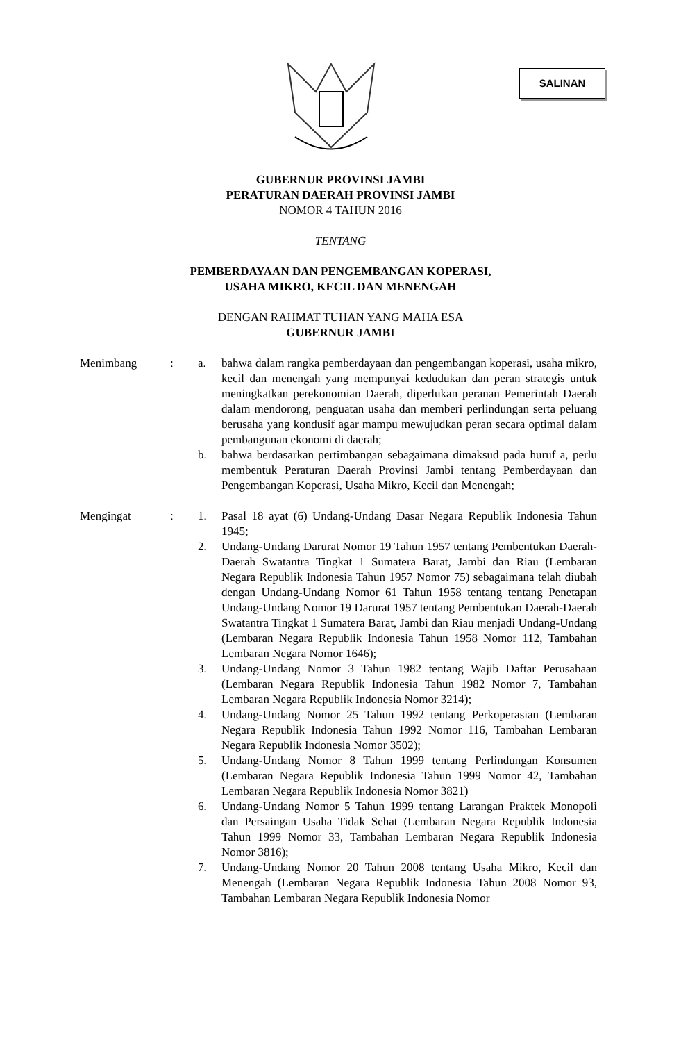SALINAN
GUBERNUR PROVINSI JAMBI
PERATURAN DAERAH PROVINSI JAMBI
NOMOR 4 TAHUN 2016
TENTANG
PEMBERDAYAAN DAN PENGEMBANGAN KOPERASI,
USAHA MIKRO, KECIL DAN MENENGAH
DENGAN RAHMAT TUHAN YANG MAHA ESA
GUBERNUR JAMBI
Menimbang : a. bahwa dalam rangka pemberdayaan dan pengembangan koperasi, usaha mikro, kecil dan menengah yang mempunyai kedudukan dan peran strategis untuk meningkatkan perekonomian Daerah, diperlukan peranan Pemerintah Daerah dalam mendorong, penguatan usaha dan memberi perlindungan serta peluang berusaha yang kondusif agar mampu mewujudkan peran secara optimal dalam pembangunan ekonomi di daerah;
b. bahwa berdasarkan pertimbangan sebagaimana dimaksud pada huruf a, perlu membentuk Peraturan Daerah Provinsi Jambi tentang Pemberdayaan dan Pengembangan Koperasi, Usaha Mikro, Kecil dan Menengah;
Mengingat : 1. Pasal 18 ayat (6) Undang-Undang Dasar Negara Republik Indonesia Tahun 1945;
2. Undang-Undang Darurat Nomor 19 Tahun 1957 tentang Pembentukan Daerah-Daerah Swatantra Tingkat 1 Sumatera Barat, Jambi dan Riau (Lembaran Negara Republik Indonesia Tahun 1957 Nomor 75) sebagaimana telah diubah dengan Undang-Undang Nomor 61 Tahun 1958 tentang tentang Penetapan Undang-Undang Nomor 19 Darurat 1957 tentang Pembentukan Daerah-Daerah Swatantra Tingkat 1 Sumatera Barat, Jambi dan Riau menjadi Undang-Undang (Lembaran Negara Republik Indonesia Tahun 1958 Nomor 112, Tambahan Lembaran Negara Nomor 1646);
3. Undang-Undang Nomor 3 Tahun 1982 tentang Wajib Daftar Perusahaan (Lembaran Negara Republik Indonesia Tahun 1982 Nomor 7, Tambahan Lembaran Negara Republik Indonesia Nomor 3214);
4. Undang-Undang Nomor 25 Tahun 1992 tentang Perkoperasian (Lembaran Negara Republik Indonesia Tahun 1992 Nomor 116, Tambahan Lembaran Negara Republik Indonesia Nomor 3502);
5. Undang-Undang Nomor 8 Tahun 1999 tentang Perlindungan Konsumen (Lembaran Negara Republik Indonesia Tahun 1999 Nomor 42, Tambahan Lembaran Negara Republik Indonesia Nomor 3821)
6. Undang-Undang Nomor 5 Tahun 1999 tentang Larangan Praktek Monopoli dan Persaingan Usaha Tidak Sehat (Lembaran Negara Republik Indonesia Tahun 1999 Nomor 33, Tambahan Lembaran Negara Republik Indonesia Nomor 3816);
7. Undang-Undang Nomor 20 Tahun 2008 tentang Usaha Mikro, Kecil dan Menengah (Lembaran Negara Republik Indonesia Tahun 2008 Nomor 93, Tambahan Lembaran Negara Republik Indonesia Nomor